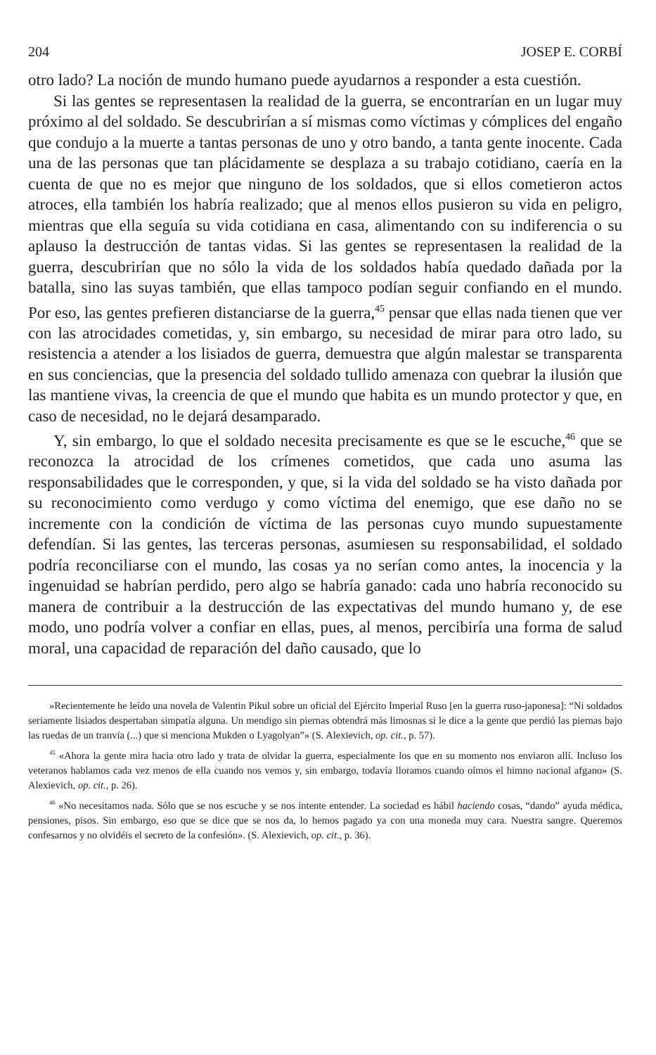204 JOSEP E. CORBÍ
otro lado? La noción de mundo humano puede ayudarnos a responder a esta cuestión.
Si las gentes se representasen la realidad de la guerra, se encontrarían en un lugar muy próximo al del soldado. Se descubrirían a sí mismas como víctimas y cómplices del engaño que condujo a la muerte a tantas personas de uno y otro bando, a tanta gente inocente. Cada una de las personas que tan plácidamente se desplaza a su trabajo cotidiano, caería en la cuenta de que no es mejor que ninguno de los soldados, que si ellos cometieron actos atroces, ella también los habría realizado; que al menos ellos pusieron su vida en peligro, mientras que ella seguía su vida cotidiana en casa, alimentando con su indiferencia o su aplauso la destrucción de tantas vidas. Si las gentes se representasen la realidad de la guerra, descubrirían que no sólo la vida de los soldados había quedado dañada por la batalla, sino las suyas también, que ellas tampoco podían seguir confiando en el mundo. Por eso, las gentes prefieren distanciarse de la guerra,<sup>45</sup> pensar que ellas nada tienen que ver con las atrocidades cometidas, y, sin embargo, su necesidad de mirar para otro lado, su resistencia a atender a los lisiados de guerra, demuestra que algún malestar se transparenta en sus conciencias, que la presencia del soldado tullido amenaza con quebrar la ilusión que las mantiene vivas, la creencia de que el mundo que habita es un mundo protector y que, en caso de necesidad, no le dejará desamparado.
Y, sin embargo, lo que el soldado necesita precisamente es que se le escuche,<sup>46</sup> que se reconozca la atrocidad de los crímenes cometidos, que cada uno asuma las responsabilidades que le corresponden, y que, si la vida del soldado se ha visto dañada por su reconocimiento como verdugo y como víctima del enemigo, que ese daño no se incremente con la condición de víctima de las personas cuyo mundo supuestamente defendían. Si las gentes, las terceras personas, asumiesen su responsabilidad, el soldado podría reconciliarse con el mundo, las cosas ya no serían como antes, la inocencia y la ingenuidad se habrían perdido, pero algo se habría ganado: cada uno habría reconocido su manera de contribuir a la destrucción de las expectativas del mundo humano y, de ese modo, uno podría volver a confiar en ellas, pues, al menos, percibiría una forma de salud moral, una capacidad de reparación del daño causado, que lo
»Recientemente he leído una novela de Valentin Pikul sobre un oficial del Ejército Imperial Ruso [en la guerra ruso-japonesa]: “Ni soldados seriamente lisiados despertaban simpatía alguna. Un mendigo sin piernas obtendrá más limosnas si le dice a la gente que perdió las piernas bajo las ruedas de un tranvía (...) que si menciona Mukden o Lyagolyan”» (S. Alexievich, op. cit., p. 57).
<sup>45</sup> «Ahora la gente mira hacia otro lado y trata de olvidar la guerra, especialmente los que en su momento nos enviaron allí. Incluso los veteranos hablamos cada vez menos de ella cuando nos vemos y, sin embargo, todavía lloramos cuando oímos el himno nacional afgano» (S. Alexievich, op. cit., p. 26).
<sup>46</sup> «No necesitamos nada. Sólo que se nos escuche y se nos intente entender. La sociedad es hábil haciendo cosas, “dando” ayuda médica, pensiones, pisos. Sin embargo, eso que se dice que se nos da, lo hemos pagado ya con una moneda muy cara. Nuestra sangre. Queremos confesarnos y no olvidéis el secreto de la confesión». (S. Alexievich, op. cit., p. 36).